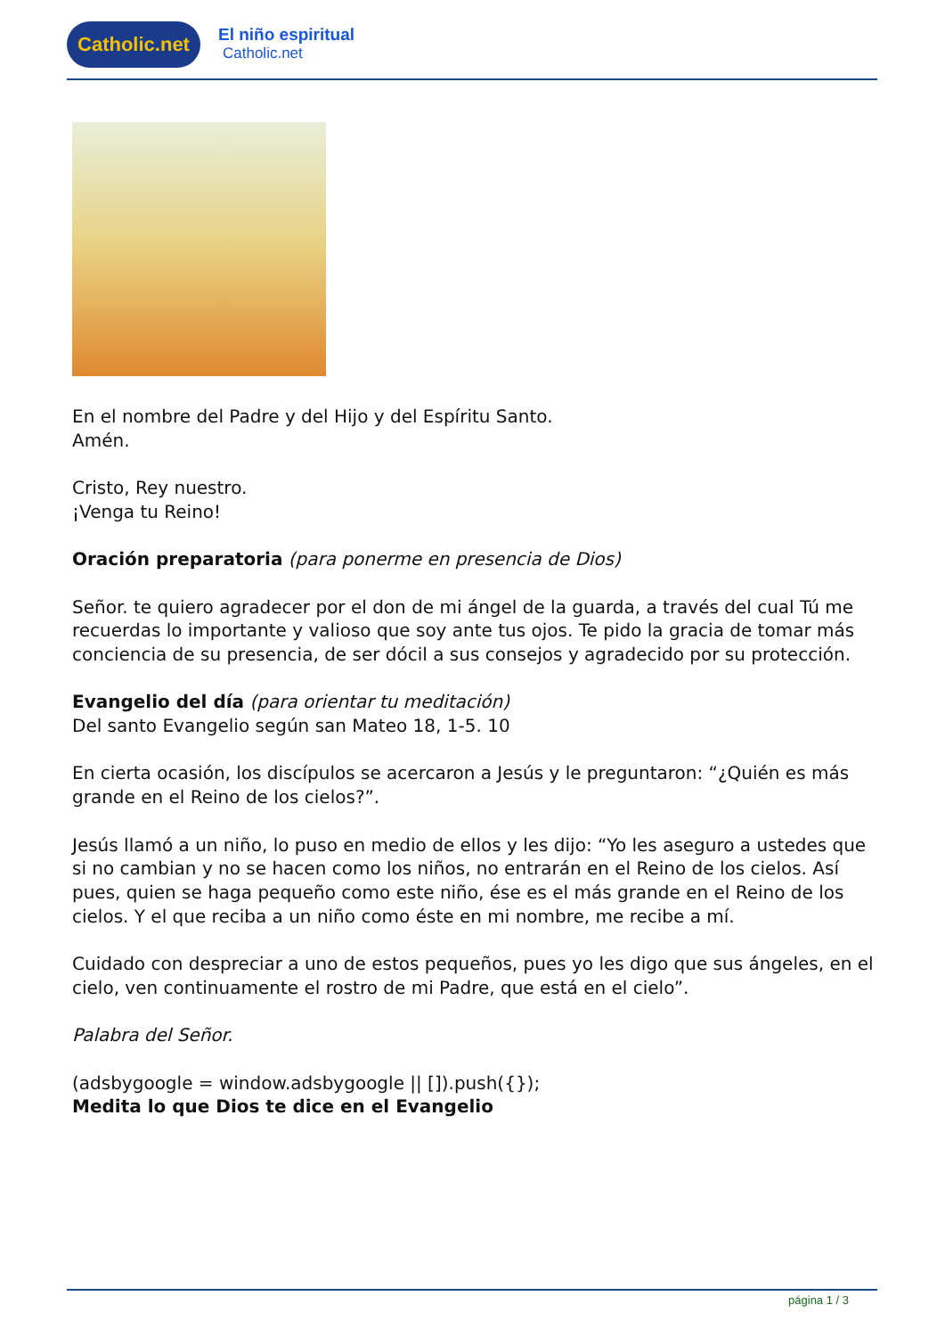Catholic.net
El niño espiritual
Catholic.net
En el nombre del Padre y del Hijo y del Espíritu Santo.
Amén.
Cristo, Rey nuestro.
¡Venga tu Reino!
Oración preparatoria (para ponerme en presencia de Dios)
Señor. te quiero agradecer por el don de mi ángel de la guarda, a través del cual Tú me recuerdas lo importante y valioso que soy ante tus ojos. Te pido la gracia de tomar más conciencia de su presencia, de ser dócil a sus consejos y agradecido por su protección.
Evangelio del día (para orientar tu meditación)
Del santo Evangelio según san Mateo 18, 1-5. 10
En cierta ocasión, los discípulos se acercaron a Jesús y le preguntaron: “¿Quién es más grande en el Reino de los cielos?”.
Jesús llamó a un niño, lo puso en medio de ellos y les dijo: “Yo les aseguro a ustedes que si no cambian y no se hacen como los niños, no entrarán en el Reino de los cielos. Así pues, quien se haga pequeño como este niño, ése es el más grande en el Reino de los cielos. Y el que reciba a un niño como éste en mi nombre, me recibe a mí.
Cuidado con despreciar a uno de estos pequeños, pues yo les digo que sus ángeles, en el cielo, ven continuamente el rostro de mi Padre, que está en el cielo”.
Palabra del Señor.
(adsbygoogle = window.adsbygoogle || []).push({});
Medita lo que Dios te dice en el Evangelio
página 1 / 3